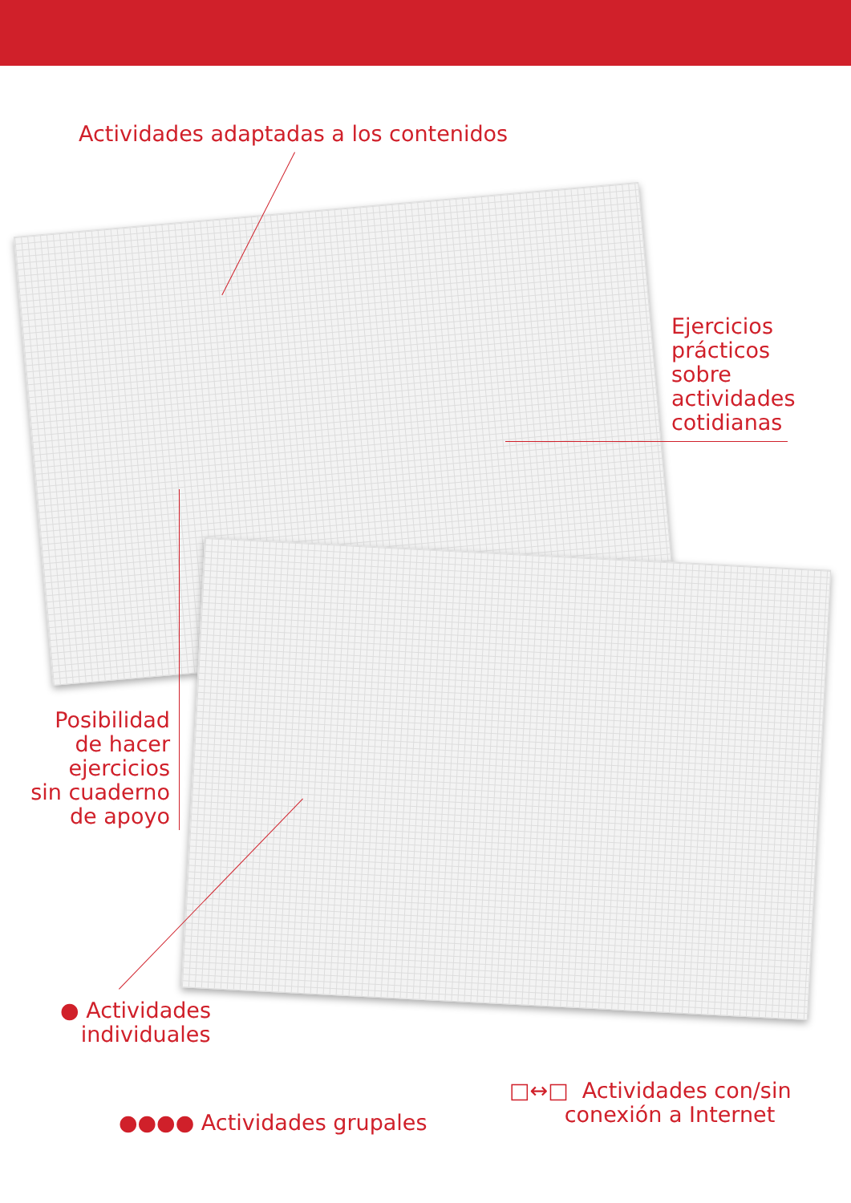Actividades adaptadas a los contenidos
Ejercicios
prácticos
sobre
actividades
cotidianas
Posibilidad
de hacer
ejercicios
sin cuaderno
de apoyo
● Actividades
individuales
●●●● Actividades grupales
□↔□ Actividades con/sin
conexión a Internet